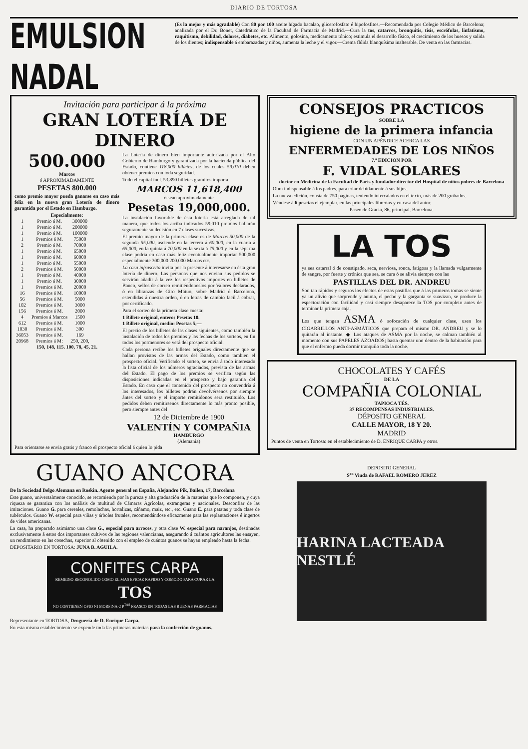DIARIO DE TORTOSA
EMULSION NADAL
(Es la mejor y más agradable) Con 80 por 100 aceite hígado bacalao, glicerofosfato é hipofosfitos.—Recomendada por Colegio Médico de Barcelona; analizada por el Dr. Bonet, Catedrático de la Facultad de Farmacia de Madrid.—Cura la tos, catarros, bronquitis, tisis, escrófulas, linfatismo, raquitismo, debilidad, dolores, diabetes, etc. Alimento, golosina, medicamento tónico; estimula el desarrollo físico, el crecimiento de los huesos y salida de los dientes; indispensable á embarazadas y niños, aumenta la leche y el vigor.—Crema flúida blanquísima inalterable. De venta en las farmacias.
Invitación para participar á la próxima
GRAN LOTERÍA DE DINERO
500.000
Marcos
ó APROXIMADAMENTE
PESETAS 800.000
como premio mayor pueda ganarse en caso más feliz en la nueva gran Lotería de dinero garantida por el Estado en Hamburgo.
Especialmente:
| 1 | Premio á M. | 300000 |
| 1 | Premio á M. | 200000 |
| 1 | Premio á M. | 100000 |
| 1 | Premios á M. | 75000 |
| 2 | Premio á M. | 70000 |
| 1 | Premio á M. | 65000 |
| 1 | Premio á M. | 60000 |
| 1 | Premio á M. | 55000 |
| 2 | Premios á M. | 50000 |
| 1 | Premio á M. | 40000 |
| 1 | Premio á M. | 30000 |
| 1 | Premios á M. | 20000 |
| 16 | Premios á M. | 10000 |
| 56 | Premios á M. | 5000 |
| 102 | Premios á M. | 3000 |
| 156 | Premios á M. | 2000 |
| 4 | Premios á Marcos | 1500 |
| 612 | Premios á M. | 1000 |
| 1030 | Premios á M. | 300 |
| 36053 | Premios á M. | 169 |
| 20968 | Premios á M: | 250, 200, |
150, 148, 115. 100, 78, 45, 21.
La Lotería de dinero bien importante autorizada por el Alto Gobierno de Hamburgo y garantizada por la hacienda pública del Estado, contiene 118,000 billetes, de los cuales 59.010 deben obtener premios con toda seguridad.
Todo el capital incl. 53.890 billetes gratuitos importa
MARCOS 11,618,400
ó sean aproximadamente
Pesetas 19,000,000.
La instalación favorable de ésta lotería está arreglada de tal manera, que todos los arriba indicados 59,010 premios hallarán seguramente su decisión en 7 clases sucesivas.
El premio mayor de la primera clase es de Marcos 50,000 de la segunda 55,000, asciende en la tercera á 60,000, en la cuarta á 65,000, en la quinta á 70,000 en la sexta á 75,000 y en la sépt ma clase podria en caso más feliz eventualmente importar 500,000 especialmente 300,000 200.000 Marcos etc.
La casa infrascrita invita por la presente á interesarse en ésta gran lotería de dinero. Las personas que nos envian sus pedidos se servirán añadir á la vez los respectivos importes en billetes de Banco, sellos de correo remitiéndonoslos por Valores declarados, ó en libranzas de Giro Mútuo, sobre Madrid ó Barcelona, estendidas á nuestra orden, ó en letras de cambio facil á cobrar, por certificado.
Para el sorteo de la primera clase cuesta:
1 Billete original, entero: Pesetas 10.
1 Billete original, medio: Pesetas 5,—
El precio de los billetes de las clases siguientes, como también la instalación de todos los premios y las fechas de los sorteos, en fin todos los pormenores se verá del prospecto oficial.
Cada persona recibe los billetes orignales directamente que se hallan provistos de las armas del Estado, como tambien el prospecto oficial. Verificado el sorteo, se envia á todo interesado la lista oficial de los números agraciados, prevista de las armas del Estado. El pago de los premios se verifica según las disposiciones indicadas en el prospecto y bajo garantia del Estado. En caso que el contenido del prospecto no convendría á los interesados, los billetes podrán devolvérsenos por siempre ántes del sorteo y el importe remitidonos sera restituido. Los pedidos deben remitirsenos directamente lo más pronto posible, pero siempre antes del
12 de Diciembre de 1900
VALENTÍN Y COMPAÑIA
HAMBURGO
(Alemania)
Para orientarse se envia gratis y franco el prospecto oficial á quien lo pida
GUANO ANCORA
De la Sociedad Belgo Alemana en Roskin. Agente general en España, Alejandro Pik, Bailen, 17, Barcelona
Este guano, universalmente conocido, se recomienda por la pureza y alta graduación de la materias que lo componen, y cuya riqueza se garantiza con los análisis de multitud de Cámaras Agrícolas, extrangeras y nacionales. Desconfiar de las imitaciones. Guano G. para cereales, remolachas, hortalizas, cáñamo, maiz, etc., etc. Guano E. para patatas y toda clase de tubérculos. Guano W. especial para viñas y árboles frutales, recomendándose eficazmente para las replantaciones é ingertos de vides americanas.
La casa, ha preparado asimismo una clase G., especial para arroces, y otra clase W. especial para naranjos, destinadas exclusivamente á estos dos importantes cultivos de las regiones valencianas, asegurando á cuántos agricultores las ensayen, un rendimiento en las cosechas, superior al obtenido con el empleo de cuántos guanos se hayan empleado hasta la fecha.
DEPOSITARIO EN TORTOSA: JUNA B. AGUILA.
CONFITES CARPA
REMEDIO RECONOCIDO COMO EL MAS EFICAZ RAPIDO Y COMODO PARA CURAR LA
TOS
NO CONTIENEN OPIO NI MORFINA-2 P<sup>TAS</sup> FRASCO EN TODAS LAS BUENAS FARMACIAS
Representante en TORTOSA, Droguería de D. Enrique Carpa.
En esta misma establecimiento se expende toda las primeras materias para la confección de guanos.
CONSEJOS PRACTICOS
SOBRE LA
higiene de la primera infancia
CON UN APÉNDICE ACERCA LAS
ENFERMEDADES DE LOS NIÑOS
7.ª EDICION POR
F. VIDAL SOLARES
doctor en Medicina de la Facultad de Paris y fundador director del Hospital de niños pobres de Barcelona
Obra indispensable á los padres, para criar debidamente á sus hijos.
La nueva edición, consta de 750 páginas, teniendo intercalados en el texto, más de 200 grabados.
Véndese á 6 pesetas el ejemplar, en las principales librerías y en casa del autor.
Paseo de Gracia, 86, principal. Barcelona.
LA TOS
ya sea catarral ó de constipado, seca, nerviosa, ronca, fatigosa y la llamada vulgarmente de sangre, por fuerte y crónica que sea, se cura ó se alivia siempre con las
PASTILLAS DEL DR. ANDREU
Son tan rápidos y seguros los efectos de estas pastillas que á las primeras tomas se siente ya un alivio que sorprende y anima, el pecho y la garganta se suavizan, se produce la espectoración con facilidad y casi siempre desaparece la TOS por completo antes de terminar la primera caja.
Los que tengan ASMA ó sofocación de cualquier clase, usen los CIGARRILLOS ANTI-ASMÁTICOS que prepara el mismo DR. ANDREU y se lo quitarán al instante. ◆ Los ataques de ASMA por la noche, se calman también al momento con sus PAPELES AZOADOS; basta quemar uno dentro de la habitación para que el enfermo pueda dormir tranquilo toda la noche.
CHOCOLATES Y CAFÉS
DE LA
COMPAÑIA COLONIAL
TAPIOCA TÉS.
37 RECOMPENSAS INDUSTRIALES.
DÉPOSITO GENERAL
CALLE MAYOR, 18 Y 20.
MADRID
Puntos de venta en Tortosa: en el establecimiento de D. ENRIQUE CARPA y otros.
DEPOSITO GENERAL
S<sup>ra</sup> Viuda de RAFAEL ROMERO JEREZ
HARINA LACTEADA NESTLÉ